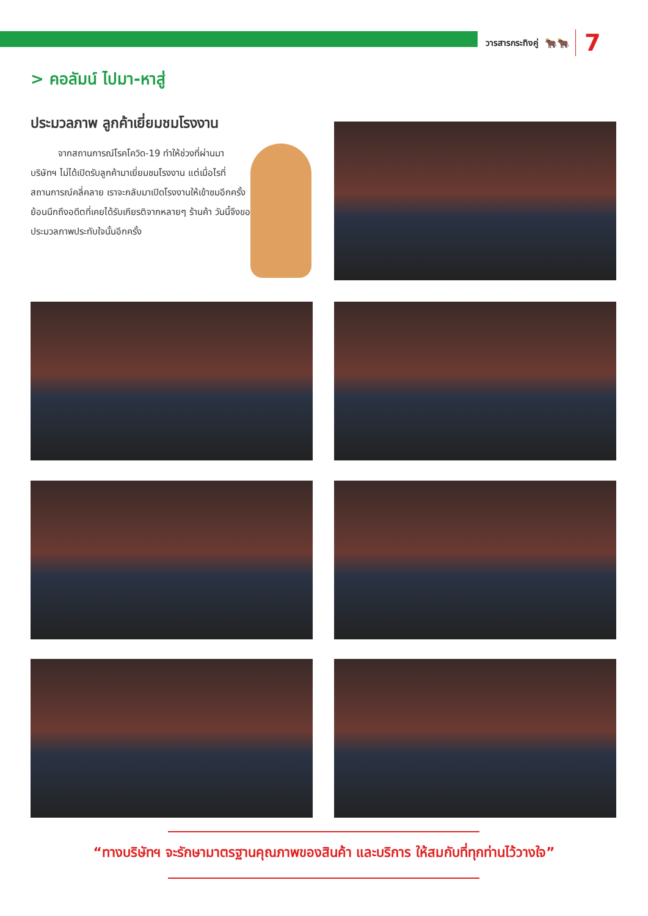วารสารกระทิงคู่ 🐂🐂 7
> คอลัมน์ ไปมา-หาสู่
ประมวลภาพ ลูกค้าเยี่ยมชมโรงงาน
   จากสถานการณ์โรคโควิด-19 ทำให้ช่วงที่ผ่านมา บริษัทฯ ไม่ได้เปิดรับลูกค้ามาเยี่ยมชมโรงงาน แต่เมื่อไรที่สถานการณ์คลี่คลาย เราจะกลับมาเปิดโรงงานให้เข้าชมอีกครั้ง ย้อนนึกถึงอดีตที่เคยได้รับเกียรติจากหลายๆ ร้านค้า วันนี้จึงขอประมวลภาพประทับใจนั้นอีกครั้ง
“ทางบริษัทฯ จะรักษามาตรฐานคุณภาพของสินค้า และบริการ ให้สมกับที่ทุกท่านไว้วางใจ”